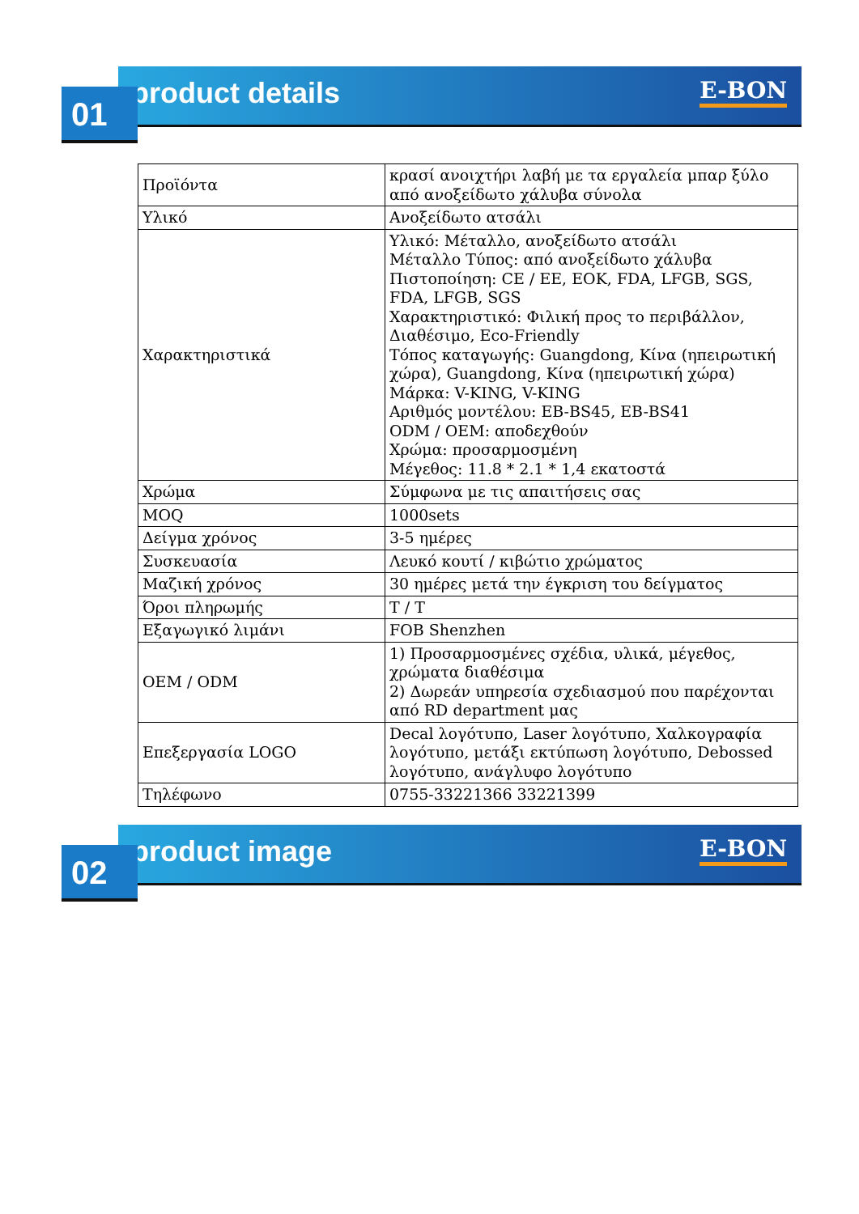product details E-BON
01
| Προϊόντα | κρασί ανοιχτήρι λαβή με τα εργαλεία μπαρ ξύλο από ανοξείδωτο χάλυβα σύνολα |
| Υλικό | Ανοξείδωτο ατσάλι |
| Χαρακτηριστικά | Υλικό: Μέταλλο, ανοξείδωτο ατσάλι Μέταλλο Τύπος: από ανοξείδωτο χάλυβα Πιστοποίηση: CE / EE, EOK, FDA, LFGB, SGS, FDA, LFGB, SGS Χαρακτηριστικό: Φιλική προς το περιβάλλον, Διαθέσιμο, Eco-Friendly Τόπος καταγωγής: Guangdong, Κίνα (ηπειρωτική χώρα), Guangdong, Κίνα (ηπειρωτική χώρα) Μάρκα: V-KING, V-KING Αριθμός μοντέλου: EB-BS45, EB-BS41 ODM / OEM: αποδεχθούν Χρώμα: προσαρμοσμένη Μέγεθος: 11.8 * 2.1 * 1,4 εκατοστά |
| Χρώμα | Σύμφωνα με τις απαιτήσεις σας |
| MOQ | 1000sets |
| Δείγμα χρόνος | 3-5 ημέρες |
| Συσκευασία | Λευκό κουτί / κιβώτιο χρώματος |
| Μαζική χρόνος | 30 ημέρες μετά την έγκριση του δείγματος |
| Όροι πληρωμής | T / T |
| Εξαγωγικό λιμάνι | FOB Shenzhen |
| OEM / ODM | 1) Προσαρμοσμένες σχέδια, υλικά, μέγεθος, χρώματα διαθέσιμα 2) Δωρεάν υπηρεσία σχεδιασμού που παρέχονται από RD department μας |
| Επεξεργασία LOGO | Decal λογότυπο, Laser λογότυπο, Χαλκογραφία λογότυπο, μετάξι εκτύπωση λογότυπο, Debossed λογότυπο, ανάγλυφο λογότυπο |
| Τηλέφωνο | 0755-33221366 33221399 |
product image E-BON
02